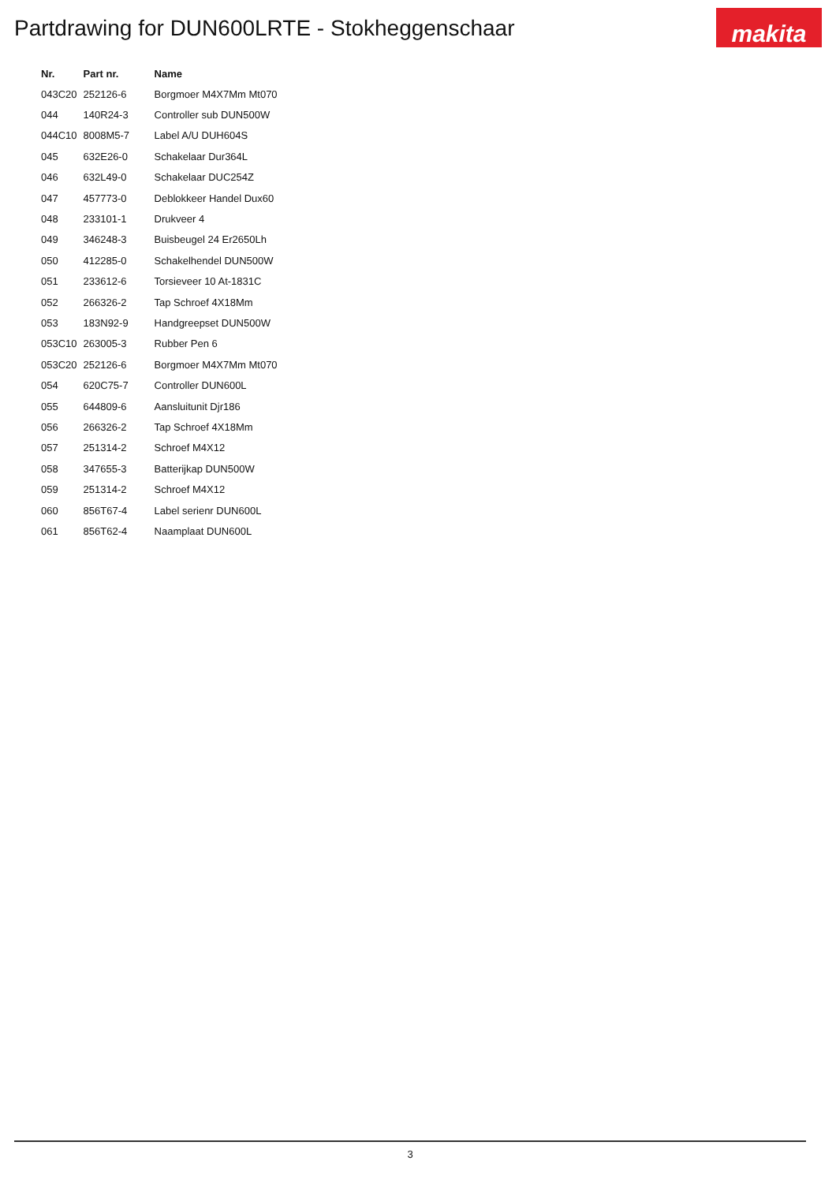Partdrawing for DUN600LRTE - Stokheggenschaar
makita
| Nr. | Part nr. | Name |
| --- | --- | --- |
| 043C20 | 252126-6 | Borgmoer M4X7Mm Mt070 |
| 044 | 140R24-3 | Controller sub DUN500W |
| 044C10 | 8008M5-7 | Label A/U DUH604S |
| 045 | 632E26-0 | Schakelaar Dur364L |
| 046 | 632L49-0 | Schakelaar DUC254Z |
| 047 | 457773-0 | Deblokkeer Handel Dux60 |
| 048 | 233101-1 | Drukveer 4 |
| 049 | 346248-3 | Buisbeugel 24 Er2650Lh |
| 050 | 412285-0 | Schakelhendel DUN500W |
| 051 | 233612-6 | Torsieveer 10 At-1831C |
| 052 | 266326-2 | Tap Schroef 4X18Mm |
| 053 | 183N92-9 | Handgreepset DUN500W |
| 053C10 | 263005-3 | Rubber Pen 6 |
| 053C20 | 252126-6 | Borgmoer M4X7Mm Mt070 |
| 054 | 620C75-7 | Controller DUN600L |
| 055 | 644809-6 | Aansluitunit Djr186 |
| 056 | 266326-2 | Tap Schroef 4X18Mm |
| 057 | 251314-2 | Schroef M4X12 |
| 058 | 347655-3 | Batterijkap DUN500W |
| 059 | 251314-2 | Schroef M4X12 |
| 060 | 856T67-4 | Label serienr DUN600L |
| 061 | 856T62-4 | Naamplaat DUN600L |
3